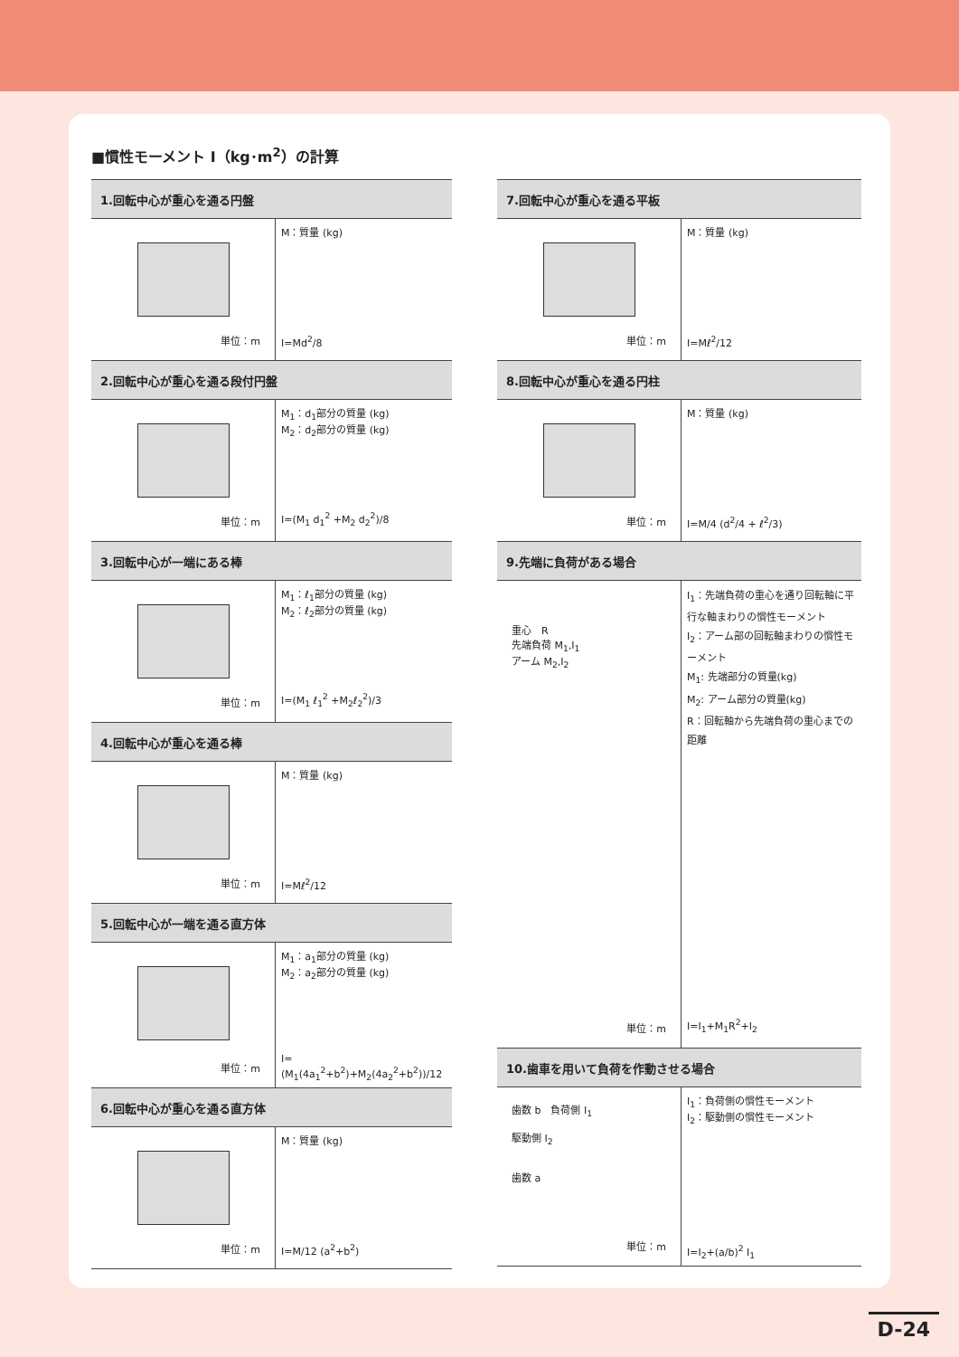■慣性モーメント I（kg･m<sup>2</sup>）の計算
| 1.回転中心が重心を通る円盤 | |
| --- | --- |
| 単位：m | M：質量 (kg) I=Md<sup>2</sup>/8 |
| 2.回転中心が重心を通る段付円盤 | |
| 単位：m | M<sub>1</sub>：d<sub>1</sub>部分の質量 (kg) M<sub>2</sub>：d<sub>2</sub>部分の質量 (kg) I=(M<sub>1</sub> d<sub>1</sub><sup>2</sup> +M<sub>2</sub> d<sub>2</sub><sup>2</sup>)/8 |
| 3.回転中心が一端にある棒 | |
| 単位：m | M<sub>1</sub>：ℓ<sub>1</sub>部分の質量 (kg) M<sub>2</sub>：ℓ<sub>2</sub>部分の質量 (kg) I=(M<sub>1</sub> ℓ<sub>1</sub><sup>2</sup> +M<sub>2</sub>ℓ<sub>2</sub><sup>2</sup>)/3 |
| 4.回転中心が重心を通る棒 | |
| 単位：m | M：質量 (kg) I=Mℓ<sup>2</sup>/12 |
| 5.回転中心が一端を通る直方体 | |
| 単位：m | M<sub>1</sub>：a<sub>1</sub>部分の質量 (kg) M<sub>2</sub>：a<sub>2</sub>部分の質量 (kg) I=(M<sub>1</sub>(4a<sub>1</sub><sup>2</sup>+b<sup>2</sup>)+M<sub>2</sub>(4a<sub>2</sub><sup>2</sup>+b<sup>2</sup>))/12 |
| 6.回転中心が重心を通る直方体 | |
| 単位：m | M：質量 (kg) I=M/12 (a<sup>2</sup>+b<sup>2</sup>) |
| 7.回転中心が重心を通る平板 | |
| --- | --- |
| 単位：m | M：質量 (kg) I=Mℓ<sup>2</sup>/12 |
| 8.回転中心が重心を通る円柱 | |
| 単位：m | M：質量 (kg) I=M/4 (d<sup>2</sup>/4 + ℓ<sup>2</sup>/3) |
| 9.先端に負荷がある場合 | |
| 重心 R 先端負荷 M<sub>1</sub>,I<sub>1</sub> アーム M<sub>2</sub>,I<sub>2</sub> 単位：m | I<sub>1</sub>：先端負荷の重心を通り回転軸に平行な軸まわりの慣性モーメント I<sub>2</sub>：アーム部の回転軸まわりの慣性モーメント M<sub>1</sub>: 先端部分の質量(kg) M<sub>2</sub>: アーム部分の質量(kg) R：回転軸から先端負荷の重心までの距離 I=I<sub>1</sub>+M<sub>1</sub>R<sup>2</sup>+I<sub>2</sub> |
| 10.歯車を用いて負荷を作動させる場合 | |
| 歯数 b 負荷側 I<sub>1</sub> 駆動側 I<sub>2</sub> 歯数 a 単位：m | I<sub>1</sub>：負荷側の慣性モーメント I<sub>2</sub>：駆動側の慣性モーメント I=I<sub>2</sub>+(a/b)<sup>2</sup> I<sub>1</sub> |
D-24